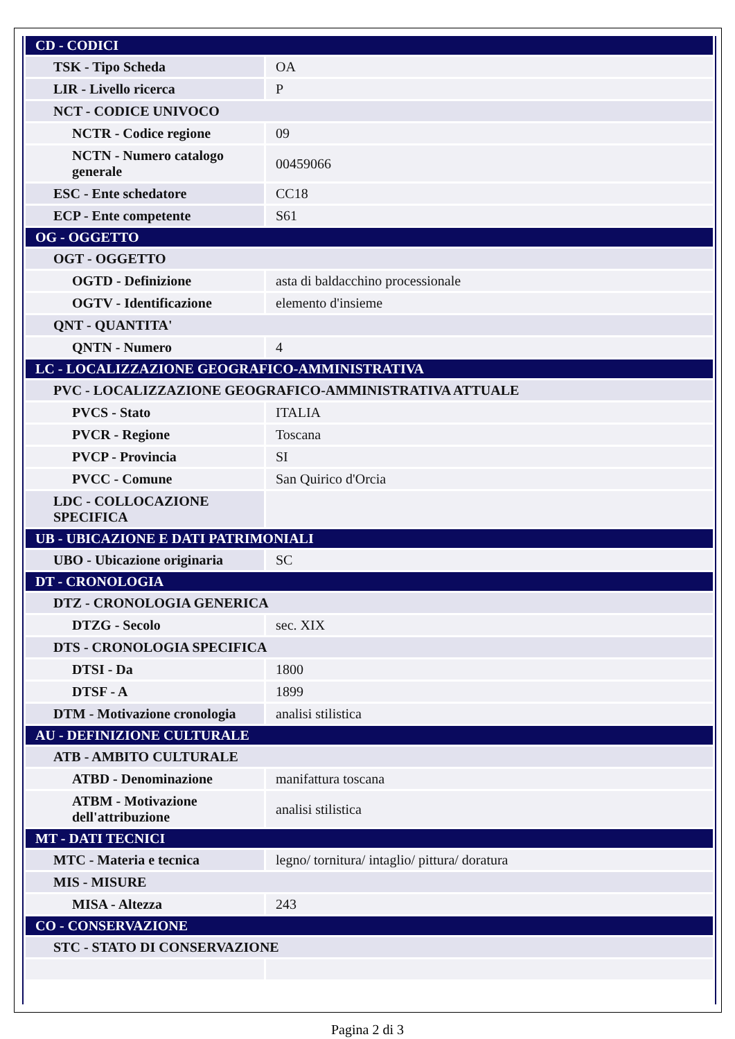| CD - CODICI | |
| TSK - Tipo Scheda | OA |
| LIR - Livello ricerca | P |
| NCT - CODICE UNIVOCO | |
| NCTR - Codice regione | 09 |
| NCTN - Numero catalogo generale | 00459066 |
| ESC - Ente schedatore | CC18 |
| ECP - Ente competente | S61 |
| OG - OGGETTO | |
| OGT - OGGETTO | |
| OGTD - Definizione | asta di baldacchino processionale |
| OGTV - Identificazione | elemento d'insieme |
| QNT - QUANTITA' | |
| QNTN - Numero | 4 |
| LC - LOCALIZZAZIONE GEOGRAFICO-AMMINISTRATIVA | |
| PVC - LOCALIZZAZIONE GEOGRAFICO-AMMINISTRATIVA ATTUALE | |
| PVCS - Stato | ITALIA |
| PVCR - Regione | Toscana |
| PVCP - Provincia | SI |
| PVCC - Comune | San Quirico d'Orcia |
| LDC - COLLOCAZIONE SPECIFICA | |
| UB - UBICAZIONE E DATI PATRIMONIALI | |
| UBO - Ubicazione originaria | SC |
| DT - CRONOLOGIA | |
| DTZ - CRONOLOGIA GENERICA | |
| DTZG - Secolo | sec. XIX |
| DTS - CRONOLOGIA SPECIFICA | |
| DTSI - Da | 1800 |
| DTSF - A | 1899 |
| DTM - Motivazione cronologia | analisi stilistica |
| AU - DEFINIZIONE CULTURALE | |
| ATB - AMBITO CULTURALE | |
| ATBD - Denominazione | manifattura toscana |
| ATBM - Motivazione dell'attribuzione | analisi stilistica |
| MT - DATI TECNICI | |
| MTC - Materia e tecnica | legno/ tornitura/ intaglio/ pittura/ doratura |
| MIS - MISURE | |
| MISA - Altezza | 243 |
| CO - CONSERVAZIONE | |
| STC - STATO DI CONSERVAZIONE | |
Pagina 2 di 3